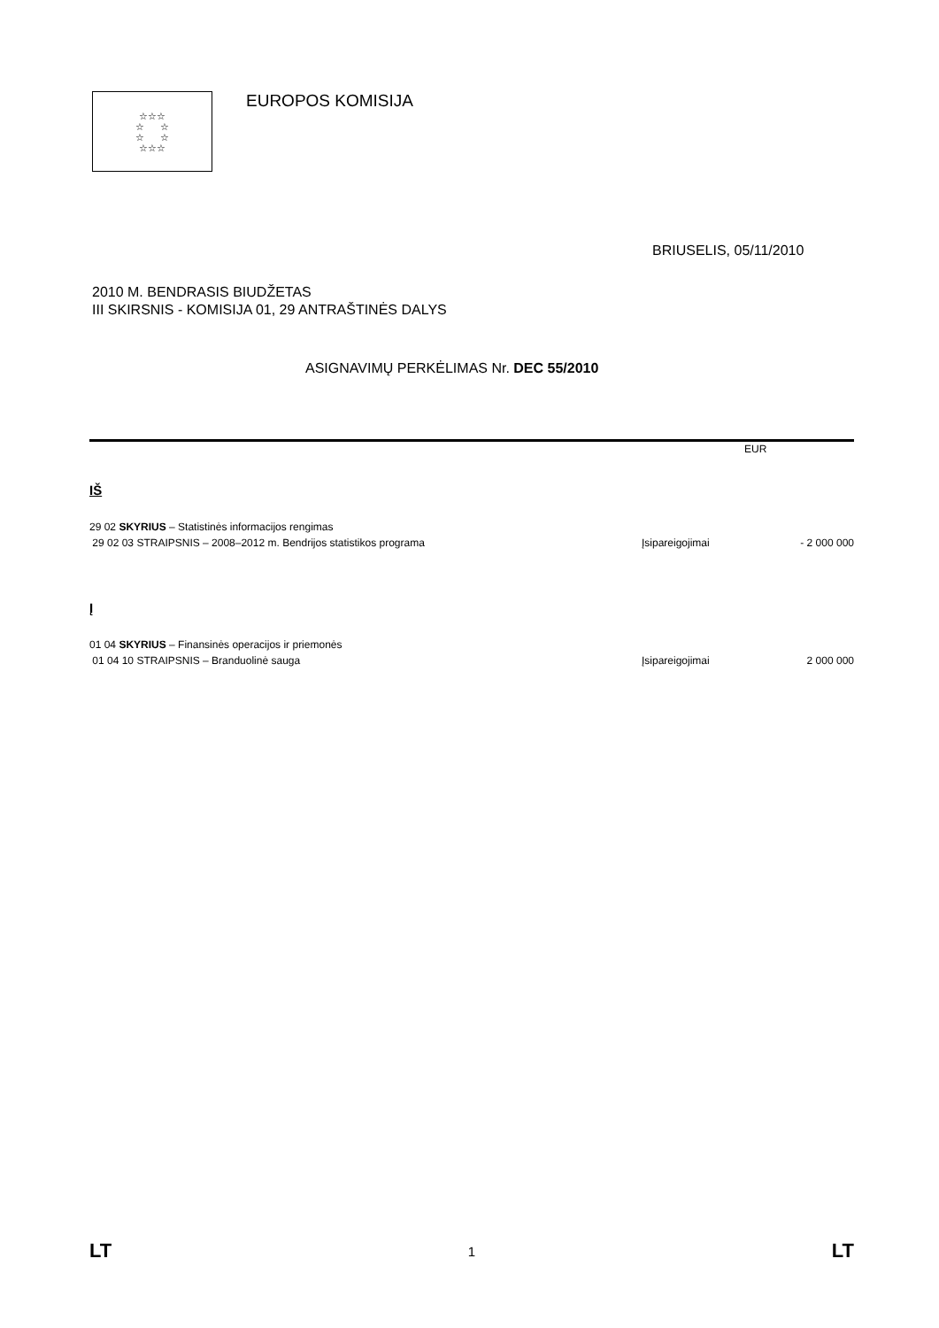☆☆☆
☆ ☆
☆ ☆
☆☆☆
EUROPOS KOMISIJA
BRIUSELIS, 05/11/2010
2010 M. BENDRASIS BIUDŽETAS
III SKIRSNIS - KOMISIJA 01, 29 ANTRAŠTINĖS DALYS
ASIGNAVIMŲ PERKĖLIMAS Nr. DEC 55/2010
EUR
IŠ
| 29 02 SKYRIUS – Statistinės informacijos rengimas | | |
| 29 02 03 STRAIPSNIS – 2008–2012 m. Bendrijos statistikos programa | Įsipareigojimai | - 2 000 000 |
Į
| 01 04 SKYRIUS – Finansinės operacijos ir priemonės | | |
| 01 04 10 STRAIPSNIS – Branduolinė sauga | Įsipareigojimai | 2 000 000 |
LT 1 LT